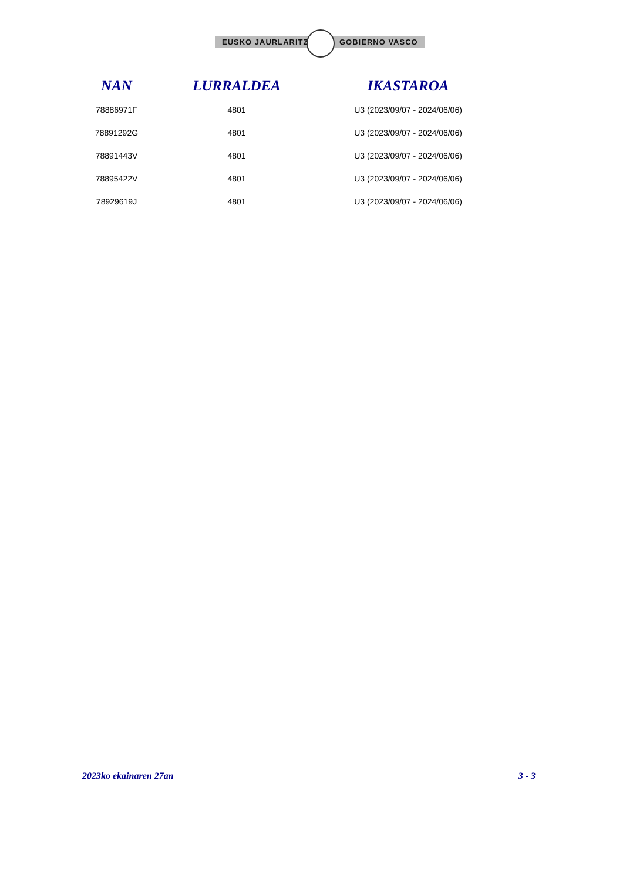EUSKO JAURLARITZA GOBIERNO VASCO
| NAN | LURRALDEA | IKASTAROA |
| --- | --- | --- |
| 78886971F | 4801 | U3 (2023/09/07 - 2024/06/06) |
| 78891292G | 4801 | U3 (2023/09/07 - 2024/06/06) |
| 78891443V | 4801 | U3 (2023/09/07 - 2024/06/06) |
| 78895422V | 4801 | U3 (2023/09/07 - 2024/06/06) |
| 78929619J | 4801 | U3 (2023/09/07 - 2024/06/06) |
2023ko ekainaren 27an 3 - 3